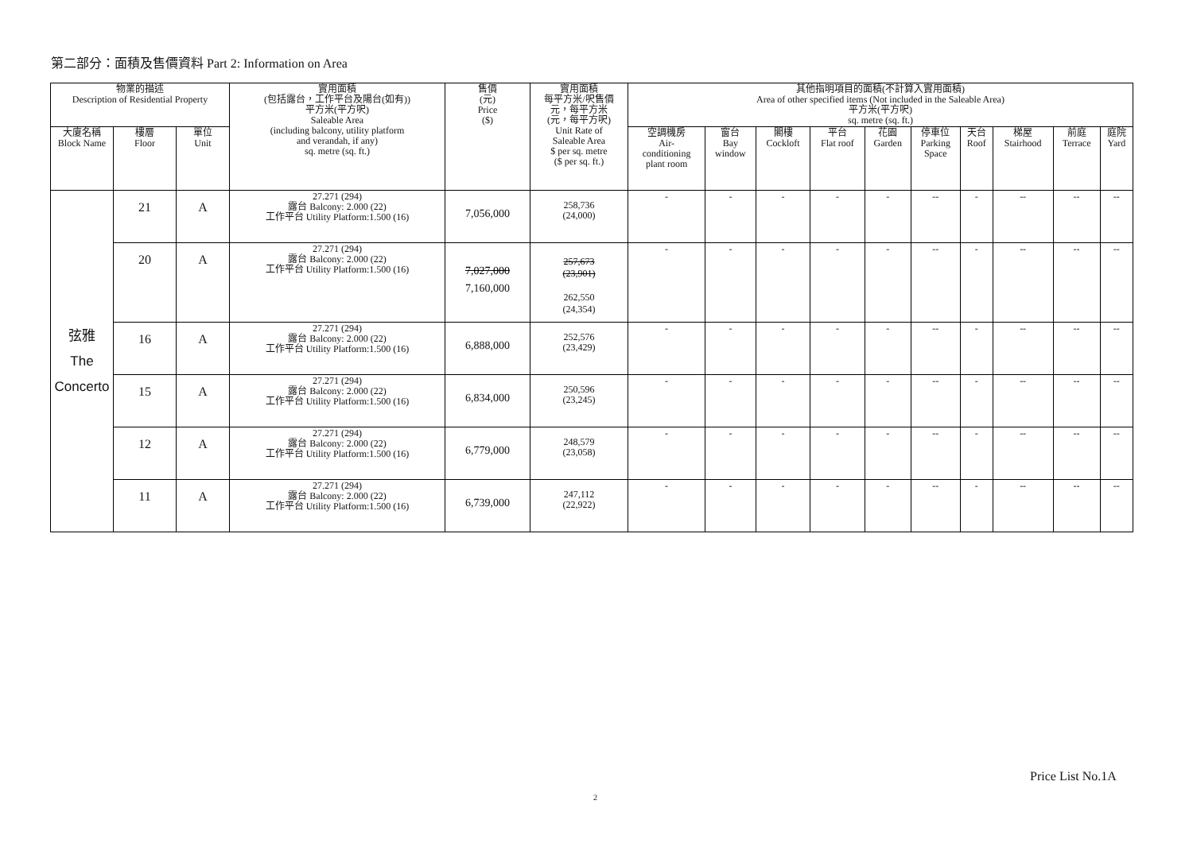第二部分：面積及售價資料 Part 2: Information on Area
| 物業的描述 Description of Residential Property | | | 實用面積 (包括露台，工作平台及陽台(如有)) 平方米(平方呎) Saleable Area (including balcony, utility platform and verandah, if any) sq. metre (sq. ft.) | 售價 (元) Price ($) | 實用面積 每平方米/呎售價 元，每平方米 (元，每平方呎) Unit Rate of Saleable Area $ per sq. metre ($ per sq. ft.) | 其他指明項目的面積(不計算入實用面積) Area of other specified items (Not included in the Saleable Area) 平方米(平方呎) sq. metre (sq. ft.) | | | | | | | | | |
| --- | --- | --- | --- | --- | --- | --- | --- | --- | --- | --- | --- | --- | --- | --- | --- |
| 大廈名稱 Block Name | 樓層 Floor | 單位 Unit | | | | 空調機房 Air- conditioning plant room | 窗台 Bay window | 閣樓 Cockloft | 平台 Flat roof | 花園 Garden | 停車位 Parking Space | 天台 Roof | 梯屋 Stairhood | 前庭 Terrace | 庭院 Yard |
| 弦雅 The Concerto | 21 | A | 27.271 (294) 露台 Balcony: 2.000 (22) 工作平台 Utility Platform:1.500 (16) | 7,056,000 | 258,736 (24,000) | - | - | - | - | - | -- | - | -- | -- | -- |
| | 20 | A | 27.271 (294) 露台 Balcony: 2.000 (22) 工作平台 Utility Platform:1.500 (16) | 7,027,000 7,160,000 | 257,673 (23,901) 262,550 (24,354) | - | - | - | - | - | -- | - | -- | -- | -- |
| | 16 | A | 27.271 (294) 露台 Balcony: 2.000 (22) 工作平台 Utility Platform:1.500 (16) | 6,888,000 | 252,576 (23,429) | - | - | - | - | - | -- | - | -- | -- | -- |
| | 15 | A | 27.271 (294) 露台 Balcony: 2.000 (22) 工作平台 Utility Platform:1.500 (16) | 6,834,000 | 250,596 (23,245) | - | - | - | - | - | -- | - | -- | -- | -- |
| | 12 | A | 27.271 (294) 露台 Balcony: 2.000 (22) 工作平台 Utility Platform:1.500 (16) | 6,779,000 | 248,579 (23,058) | - | - | - | - | - | -- | - | -- | -- | -- |
| | 11 | A | 27.271 (294) 露台 Balcony: 2.000 (22) 工作平台 Utility Platform:1.500 (16) | 6,739,000 | 247,112 (22,922) | - | - | - | - | - | -- | - | -- | -- | -- |
Price List No.1A
2